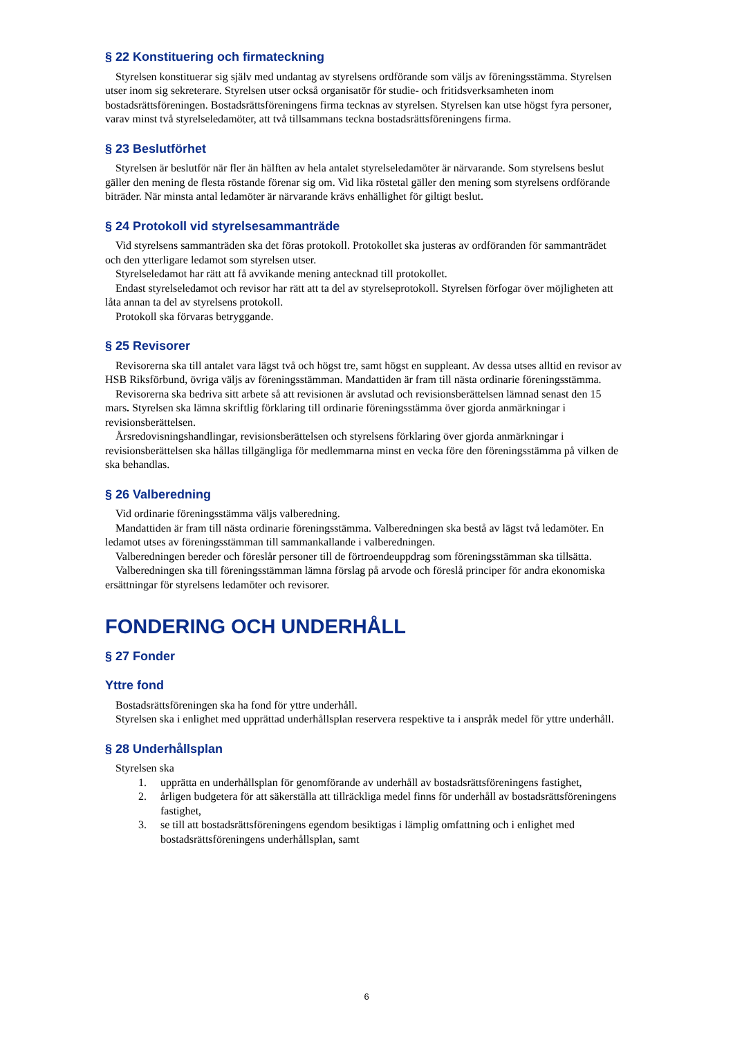§ 22 Konstituering och firmateckning
Styrelsen konstituerar sig själv med undantag av styrelsens ordförande som väljs av föreningsstämma. Styrelsen utser inom sig sekreterare. Styrelsen utser också organisatör för studie- och fritidsverksamheten inom bostadsrättsföreningen. Bostadsrättsföreningens firma tecknas av styrelsen. Styrelsen kan utse högst fyra personer, varav minst två styrelseledamöter, att två tillsammans teckna bostadsrättsföreningens firma.
§ 23 Beslutförhet
Styrelsen är beslutför när fler än hälften av hela antalet styrelseledamöter är närvarande. Som styrelsens beslut gäller den mening de flesta röstande förenar sig om. Vid lika röstetal gäller den mening som styrelsens ordförande biträder. När minsta antal ledamöter är närvarande krävs enhällighet för giltigt beslut.
§ 24 Protokoll vid styrelsesammanträde
Vid styrelsens sammanträden ska det föras protokoll. Protokollet ska justeras av ordföranden för sammanträdet och den ytterligare ledamot som styrelsen utser.
Styrelseledamot har rätt att få avvikande mening antecknad till protokollet.
Endast styrelseledamot och revisor har rätt att ta del av styrelseprotokoll. Styrelsen förfogar över möjligheten att låta annan ta del av styrelsens protokoll.
Protokoll ska förvaras betryggande.
§ 25 Revisorer
Revisorerna ska till antalet vara lägst två och högst tre, samt högst en suppleant. Av dessa utses alltid en revisor av HSB Riksförbund, övriga väljs av föreningsstämman. Mandattiden är fram till nästa ordinarie föreningsstämma.
Revisorerna ska bedriva sitt arbete så att revisionen är avslutad och revisionsberättelsen lämnad senast den 15 mars. Styrelsen ska lämna skriftlig förklaring till ordinarie föreningsstämma över gjorda anmärkningar i revisionsberättelsen.
Årsredovisningshandlingar, revisionsberättelsen och styrelsens förklaring över gjorda anmärkningar i revisionsberättelsen ska hållas tillgängliga för medlemmarna minst en vecka före den föreningsstämma på vilken de ska behandlas.
§ 26 Valberedning
Vid ordinarie föreningsstämma väljs valberedning.
Mandattiden är fram till nästa ordinarie föreningsstämma. Valberedningen ska bestå av lägst två ledamöter. En ledamot utses av föreningsstämman till sammankallande i valberedningen.
Valberedningen bereder och föreslår personer till de förtroendeuppdrag som föreningsstämman ska tillsätta.
Valberedningen ska till föreningsstämman lämna förslag på arvode och föreslå principer för andra ekonomiska ersättningar för styrelsens ledamöter och revisorer.
FONDERING OCH UNDERHÅLL
§ 27 Fonder
Yttre fond
Bostadsrättsföreningen ska ha fond för yttre underhåll.
Styrelsen ska i enlighet med upprättad underhållsplan reservera respektive ta i anspråk medel för yttre underhåll.
§ 28 Underhållsplan
Styrelsen ska
1. upprätta en underhållsplan för genomförande av underhåll av bostadsrättsföreningens fastighet,
2. årligen budgetera för att säkerställa att tillräckliga medel finns för underhåll av bostadsrättsföreningens fastighet,
3. se till att bostadsrättsföreningens egendom besiktigas i lämplig omfattning och i enlighet med bostadsrättsföreningens underhållsplan, samt
6